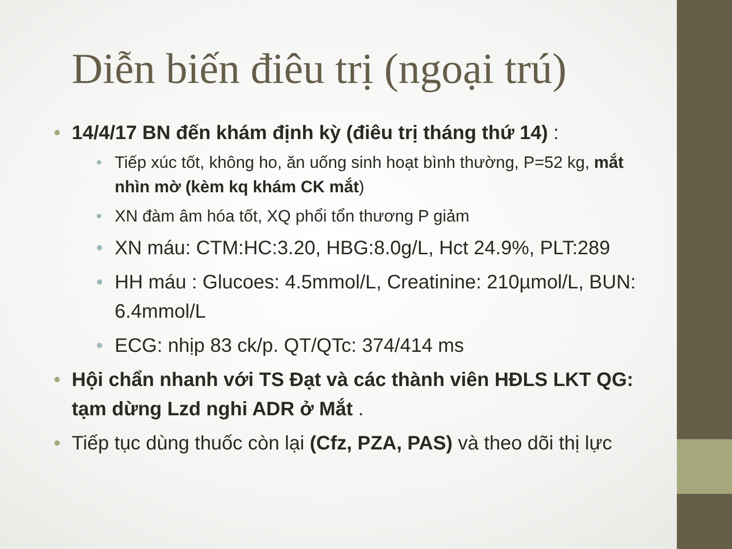Diễn biến điêu trị (ngoại trú)
14/4/17 BN đến khám định kỳ (điêu trị tháng thứ 14) :
Tiếp xúc tốt, không ho, ăn uống sinh hoạt bình thường, P=52 kg, mắt nhìn mờ (kèm kq khám CK mắt)
XN đàm âm hóa tốt, XQ phổi tổn thương P giảm
XN máu: CTM:HC:3.20, HBG:8.0g/L, Hct 24.9%, PLT:289
HH máu : Glucoes: 4.5mmol/L, Creatinine: 210µmol/L, BUN: 6.4mmol/L
ECG: nhịp 83 ck/p. QT/QTc: 374/414 ms
Hội chẩn nhanh với TS Đạt và các thành viên HĐLS LKT QG: tạm dừng Lzd nghi ADR ở Mắt .
Tiếp tục dùng thuốc còn lại (Cfz, PZA, PAS) và theo dõi thị lực